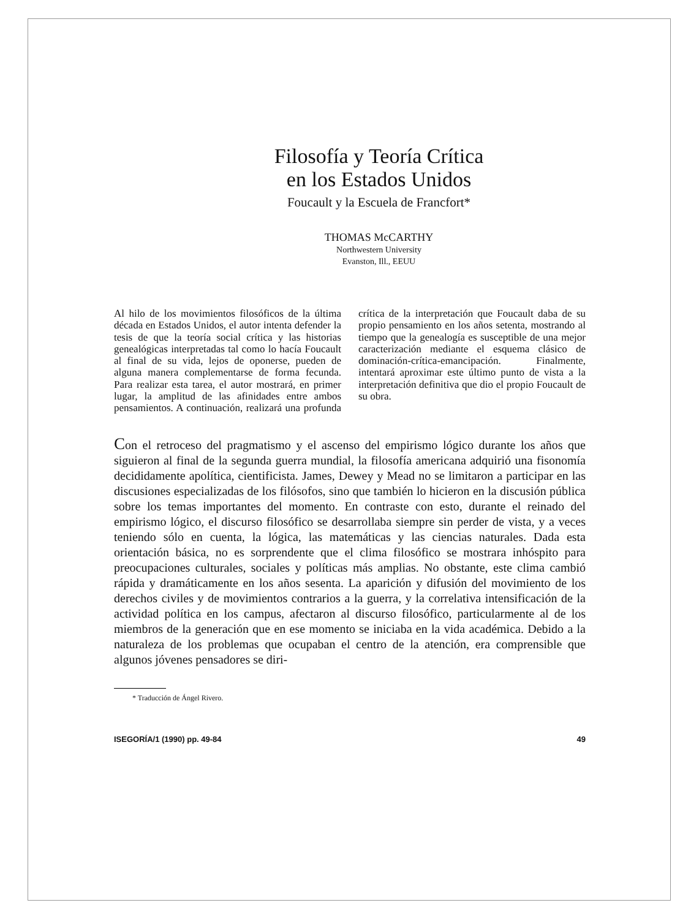Filosofía y Teoría Crítica
en los Estados Unidos
Foucault y la Escuela de Francfort*
THOMAS McCARTHY
Northwestern University
Evanston, Ill., EEUU
Al hilo de los movimientos filosóficos de la última década en Estados Unidos, el autor intenta defender la tesis de que la teoría social crítica y las historias genealógicas interpretadas tal como lo hacía Foucault al final de su vida, lejos de oponerse, pueden de alguna manera complementarse de forma fecunda. Para realizar esta tarea, el autor mostrará, en primer lugar, la amplitud de las afinidades entre ambos pensamientos. A continuación, realizará una profunda crítica de la interpretación que Foucault daba de su propio pensamiento en los años setenta, mostrando al tiempo que la genealogía es susceptible de una mejor caracterización mediante el esquema clásico de dominación-crítica-emancipación. Finalmente, intentará aproximar este último punto de vista a la interpretación definitiva que dio el propio Foucault de su obra.
Con el retroceso del pragmatismo y el ascenso del empirismo lógico durante los años que siguieron al final de la segunda guerra mundial, la filosofía americana adquirió una fisonomía decididamente apolítica, cientificista. James, Dewey y Mead no se limitaron a participar en las discusiones especializadas de los filósofos, sino que también lo hicieron en la discusión pública sobre los temas importantes del momento. En contraste con esto, durante el reinado del empirismo lógico, el discurso filosófico se desarrollaba siempre sin perder de vista, y a veces teniendo sólo en cuenta, la lógica, las matemáticas y las ciencias naturales. Dada esta orientación básica, no es sorprendente que el clima filosófico se mostrara inhóspito para preocupaciones culturales, sociales y políticas más amplias. No obstante, este clima cambió rápida y dramáticamente en los años sesenta. La aparición y difusión del movimiento de los derechos civiles y de movimientos contrarios a la guerra, y la correlativa intensificación de la actividad política en los campus, afectaron al discurso filosófico, particularmente al de los miembros de la generación que en ese momento se iniciaba en la vida académica. Debido a la naturaleza de los problemas que ocupaban el centro de la atención, era comprensible que algunos jóvenes pensadores se diri-
* Traducción de Ángel Rivero.
ISEGORÍA/1 (1990) pp. 49-84 49